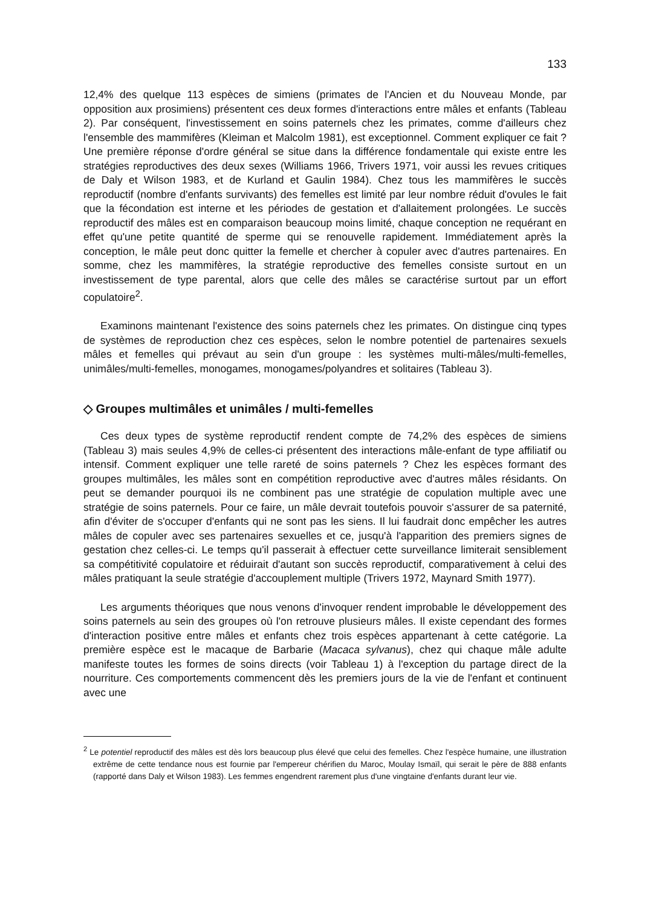133
12,4% des quelque 113 espèces de simiens (primates de l'Ancien et du Nouveau Monde, par opposition aux prosimiens) présentent ces deux formes d'interactions entre mâles et enfants (Tableau 2). Par conséquent, l'investissement en soins paternels chez les primates, comme d'ailleurs chez l'ensemble des mammifères (Kleiman et Malcolm 1981), est exceptionnel. Comment expliquer ce fait ? Une première réponse d'ordre général se situe dans la différence fondamentale qui existe entre les stratégies reproductives des deux sexes (Williams 1966, Trivers 1971, voir aussi les revues critiques de Daly et Wilson 1983, et de Kurland et Gaulin 1984). Chez tous les mammifères le succès reproductif (nombre d'enfants survivants) des femelles est limité par leur nombre réduit d'ovules le fait que la fécondation est interne et les périodes de gestation et d'allaitement prolongées. Le succès reproductif des mâles est en comparaison beaucoup moins limité, chaque conception ne requérant en effet qu'une petite quantité de sperme qui se renouvelle rapidement. Immédiatement après la conception, le mâle peut donc quitter la femelle et chercher à copuler avec d'autres partenaires. En somme, chez les mammifères, la stratégie reproductive des femelles consiste surtout en un investissement de type parental, alors que celle des mâles se caractérise surtout par un effort copulatoire<sup>2</sup>.
Examinons maintenant l'existence des soins paternels chez les primates. On distingue cinq types de systèmes de reproduction chez ces espèces, selon le nombre potentiel de partenaires sexuels mâles et femelles qui prévaut au sein d'un groupe : les systèmes multi-mâles/multi-femelles, unimâles/multi-femelles, monogames, monogames/polyandres et solitaires (Tableau 3).
◇ Groupes multimâles et unimâles / multi-femelles
Ces deux types de système reproductif rendent compte de 74,2% des espèces de simiens (Tableau 3) mais seules 4,9% de celles-ci présentent des interactions mâle-enfant de type affiliatif ou intensif. Comment expliquer une telle rareté de soins paternels ? Chez les espèces formant des groupes multimâles, les mâles sont en compétition reproductive avec d'autres mâles résidants. On peut se demander pourquoi ils ne combinent pas une stratégie de copulation multiple avec une stratégie de soins paternels. Pour ce faire, un mâle devrait toutefois pouvoir s'assurer de sa paternité, afin d'éviter de s'occuper d'enfants qui ne sont pas les siens. Il lui faudrait donc empêcher les autres mâles de copuler avec ses partenaires sexuelles et ce, jusqu'à l'apparition des premiers signes de gestation chez celles-ci. Le temps qu'il passerait à effectuer cette surveillance limiterait sensiblement sa compétitivité copulatoire et réduirait d'autant son succès reproductif, comparativement à celui des mâles pratiquant la seule stratégie d'accouplement multiple (Trivers 1972, Maynard Smith 1977).
Les arguments théoriques que nous venons d'invoquer rendent improbable le développement des soins paternels au sein des groupes où l'on retrouve plusieurs mâles. Il existe cependant des formes d'interaction positive entre mâles et enfants chez trois espèces appartenant à cette catégorie. La première espèce est le macaque de Barbarie (Macaca sylvanus), chez qui chaque mâle adulte manifeste toutes les formes de soins directs (voir Tableau 1) à l'exception du partage direct de la nourriture. Ces comportements commencent dès les premiers jours de la vie de l'enfant et continuent avec une
<sup>2</sup> Le potentiel reproductif des mâles est dès lors beaucoup plus élevé que celui des femelles. Chez l'espèce humaine, une illustration extrême de cette tendance nous est fournie par l'empereur chérifien du Maroc, Moulay Ismaïl, qui serait le père de 888 enfants (rapporté dans Daly et Wilson 1983). Les femmes engendrent rarement plus d'une vingtaine d'enfants durant leur vie.